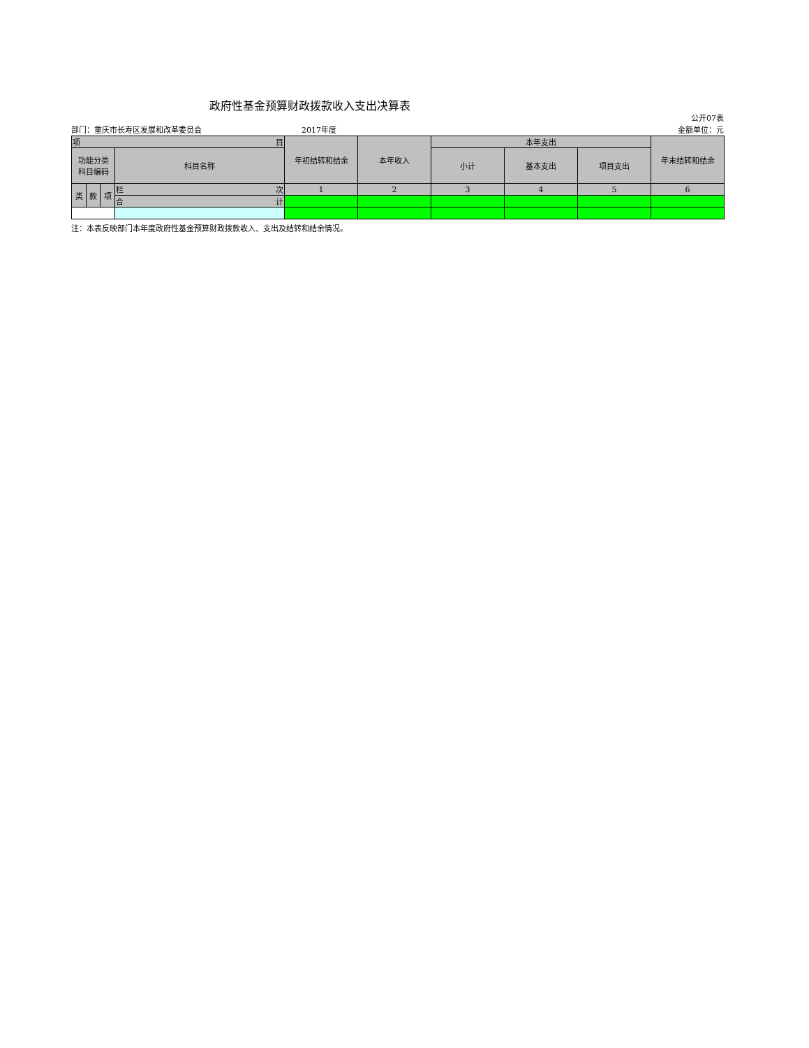政府性基金预算财政拨款收入支出决算表
公开07表
部门：重庆市长寿区发展和改革委员会 2017年度 金额单位：元
| 项 目 | | | | 年初结转和结余 | 本年收入 | 本年支出 | | | 年末结转和结余 |
| --- | --- | --- | --- | --- | --- | --- | --- | --- | --- |
| 功能分类 科目编码 | | | 科目名称 | | | 小计 | 基本支出 | 项目支出 | |
| 类 | 款 | 项 | 栏 次 | 1 | 2 | 3 | 4 | 5 | 6 |
| | | | 合 计 | | | | | | |
注：本表反映部门本年度政府性基金预算财政拨款收入、支出及结转和结余情况。